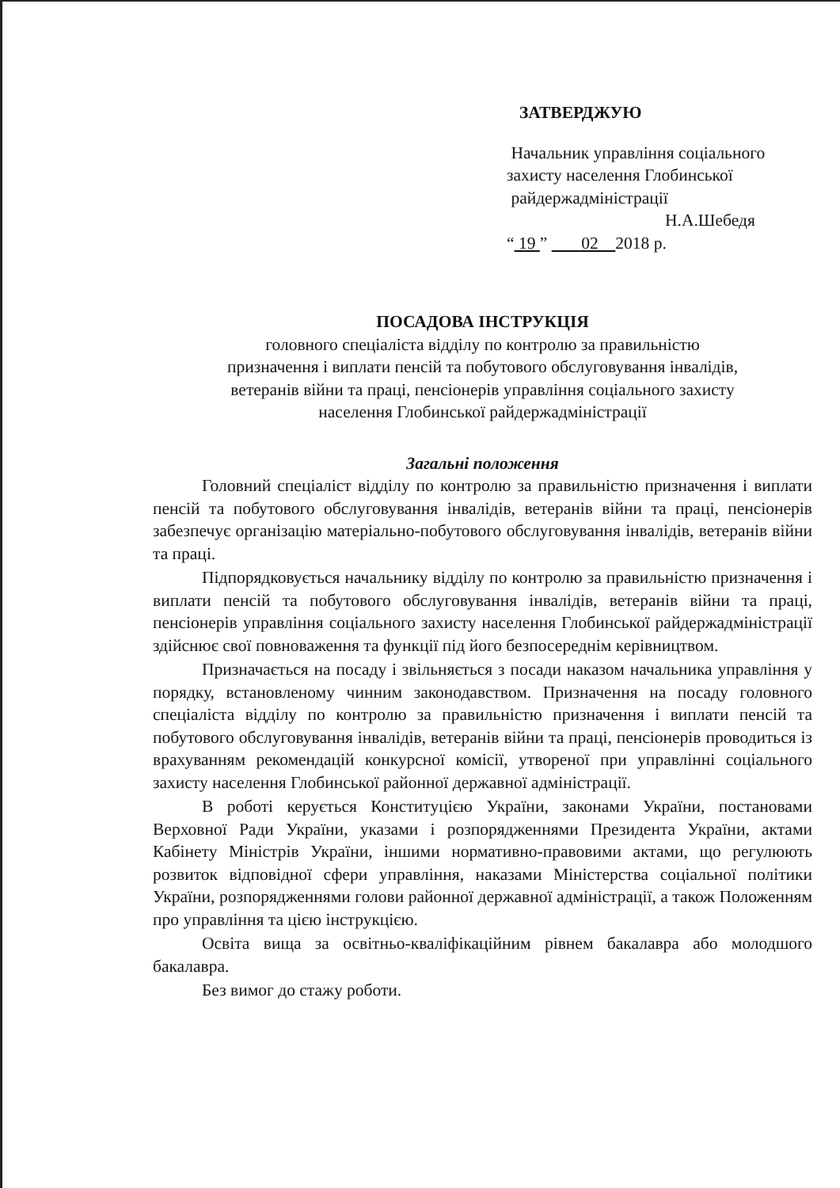ЗАТВЕРДЖУЮ
Начальник управління соціального
захисту населення Глобинської
райдержадміністрації
Н.А.Шебедя
“ 19 ” 02 2018 р.
ПОСАДОВА ІНСТРУКЦІЯ
головного спеціаліста відділу по контролю за правильністю
призначення і виплати пенсій та побутового обслуговування інвалідів,
ветеранів війни та праці, пенсіонерів управління соціального захисту
населення Глобинської райдержадміністрації
Загальні положення
Головний спеціаліст відділу по контролю за правильністю призначення і виплати пенсій та побутового обслуговування інвалідів, ветеранів війни та праці, пенсіонерів забезпечує організацію матеріально-побутового обслуговування інвалідів, ветеранів війни та праці.
Підпорядковується начальнику відділу по контролю за правильністю призначення і виплати пенсій та побутового обслуговування інвалідів, ветеранів війни та праці, пенсіонерів управління соціального захисту населення Глобинської райдержадміністрації здійснює свої повноваження та функції під його безпосереднім керівництвом.
Призначається на посаду і звільняється з посади наказом начальника управління у порядку, встановленому чинним законодавством. Призначення на посаду головного спеціаліста відділу по контролю за правильністю призначення і виплати пенсій та побутового обслуговування інвалідів, ветеранів війни та праці, пенсіонерів проводиться із врахуванням рекомендацій конкурсної комісії, утвореної при управлінні соціального захисту населення Глобинської районної державної адміністрації.
В роботі керується Конституцією України, законами України, постановами Верховної Ради України, указами і розпорядженнями Президента України, актами Кабінету Міністрів України, іншими нормативно-правовими актами, що регулюють розвиток відповідної сфери управління, наказами Міністерства соціальної політики України, розпорядженнями голови районної державної адміністрації, а також Положенням про управління та цією інструкцією.
Освіта вища за освітньо-кваліфікаційним рівнем бакалавра або молодшого бакалавра.
Без вимог до стажу роботи.